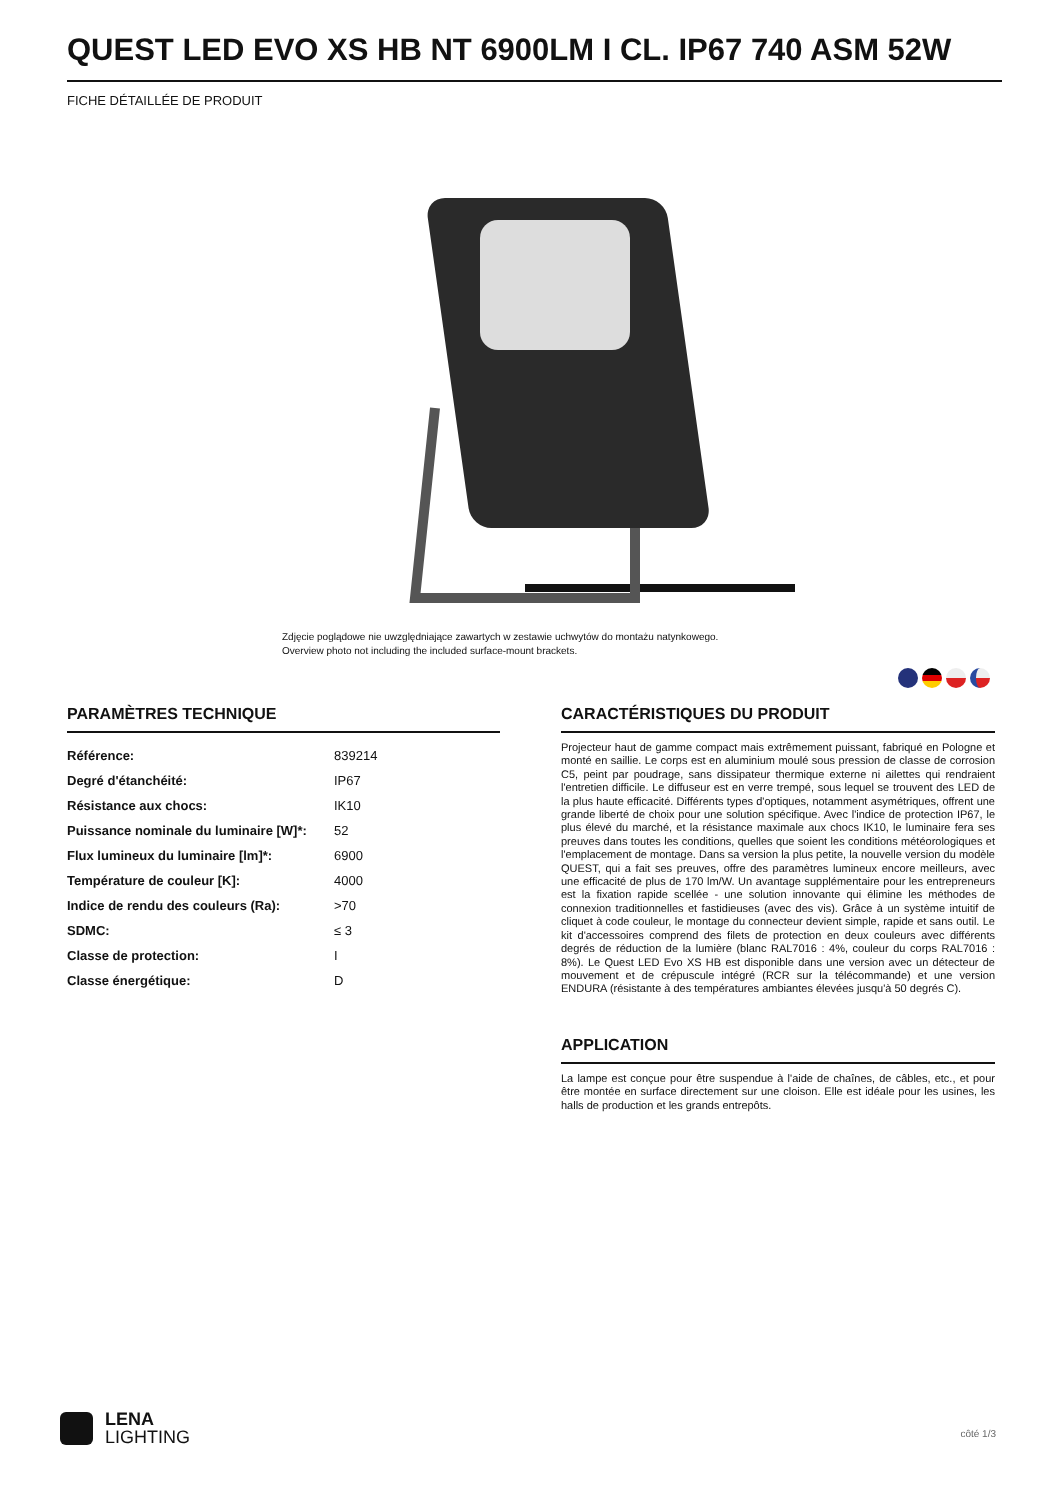QUEST LED EVO XS HB NT 6900LM I CL. IP67 740 ASM 52W
FICHE DÉTAILLÉE DE PRODUIT
Zdjęcie poglądowe nie uwzględniające zawartych w zestawie uchwytów do montażu natynkowego.
Overview photo not including the included surface-mount brackets.
PARAMÈTRES TECHNIQUE
| Référence: | 839214 |
| Degré d'étanchéité: | IP67 |
| Résistance aux chocs: | IK10 |
| Puissance nominale du luminaire [W]*: | 52 |
| Flux lumineux du luminaire [lm]*: | 6900 |
| Température de couleur [K]: | 4000 |
| Indice de rendu des couleurs (Ra): | >70 |
| SDMC: | ≤ 3 |
| Classe de protection: | I |
| Classe énergétique: | D |
CARACTÉRISTIQUES DU PRODUIT
Projecteur haut de gamme compact mais extrêmement puissant, fabriqué en Pologne et monté en saillie. Le corps est en aluminium moulé sous pression de classe de corrosion C5, peint par poudrage, sans dissipateur thermique externe ni ailettes qui rendraient l'entretien difficile. Le diffuseur est en verre trempé, sous lequel se trouvent des LED de la plus haute efficacité. Différents types d'optiques, notamment asymétriques, offrent une grande liberté de choix pour une solution spécifique. Avec l'indice de protection IP67, le plus élevé du marché, et la résistance maximale aux chocs IK10, le luminaire fera ses preuves dans toutes les conditions, quelles que soient les conditions météorologiques et l'emplacement de montage. Dans sa version la plus petite, la nouvelle version du modèle QUEST, qui a fait ses preuves, offre des paramètres lumineux encore meilleurs, avec une efficacité de plus de 170 lm/W. Un avantage supplémentaire pour les entrepreneurs est la fixation rapide scellée - une solution innovante qui élimine les méthodes de connexion traditionnelles et fastidieuses (avec des vis). Grâce à un système intuitif de cliquet à code couleur, le montage du connecteur devient simple, rapide et sans outil. Le kit d'accessoires comprend des filets de protection en deux couleurs avec différents degrés de réduction de la lumière (blanc RAL7016 : 4%, couleur du corps RAL7016 : 8%). Le Quest LED Evo XS HB est disponible dans une version avec un détecteur de mouvement et de crépuscule intégré (RCR sur la télécommande) et une version ENDURA (résistante à des températures ambiantes élevées jusqu'à 50 degrés C).
APPLICATION
La lampe est conçue pour être suspendue à l'aide de chaînes, de câbles, etc., et pour être montée en surface directement sur une cloison. Elle est idéale pour les usines, les halls de production et les grands entrepôts.
LENA
LIGHTING
côté 1/3